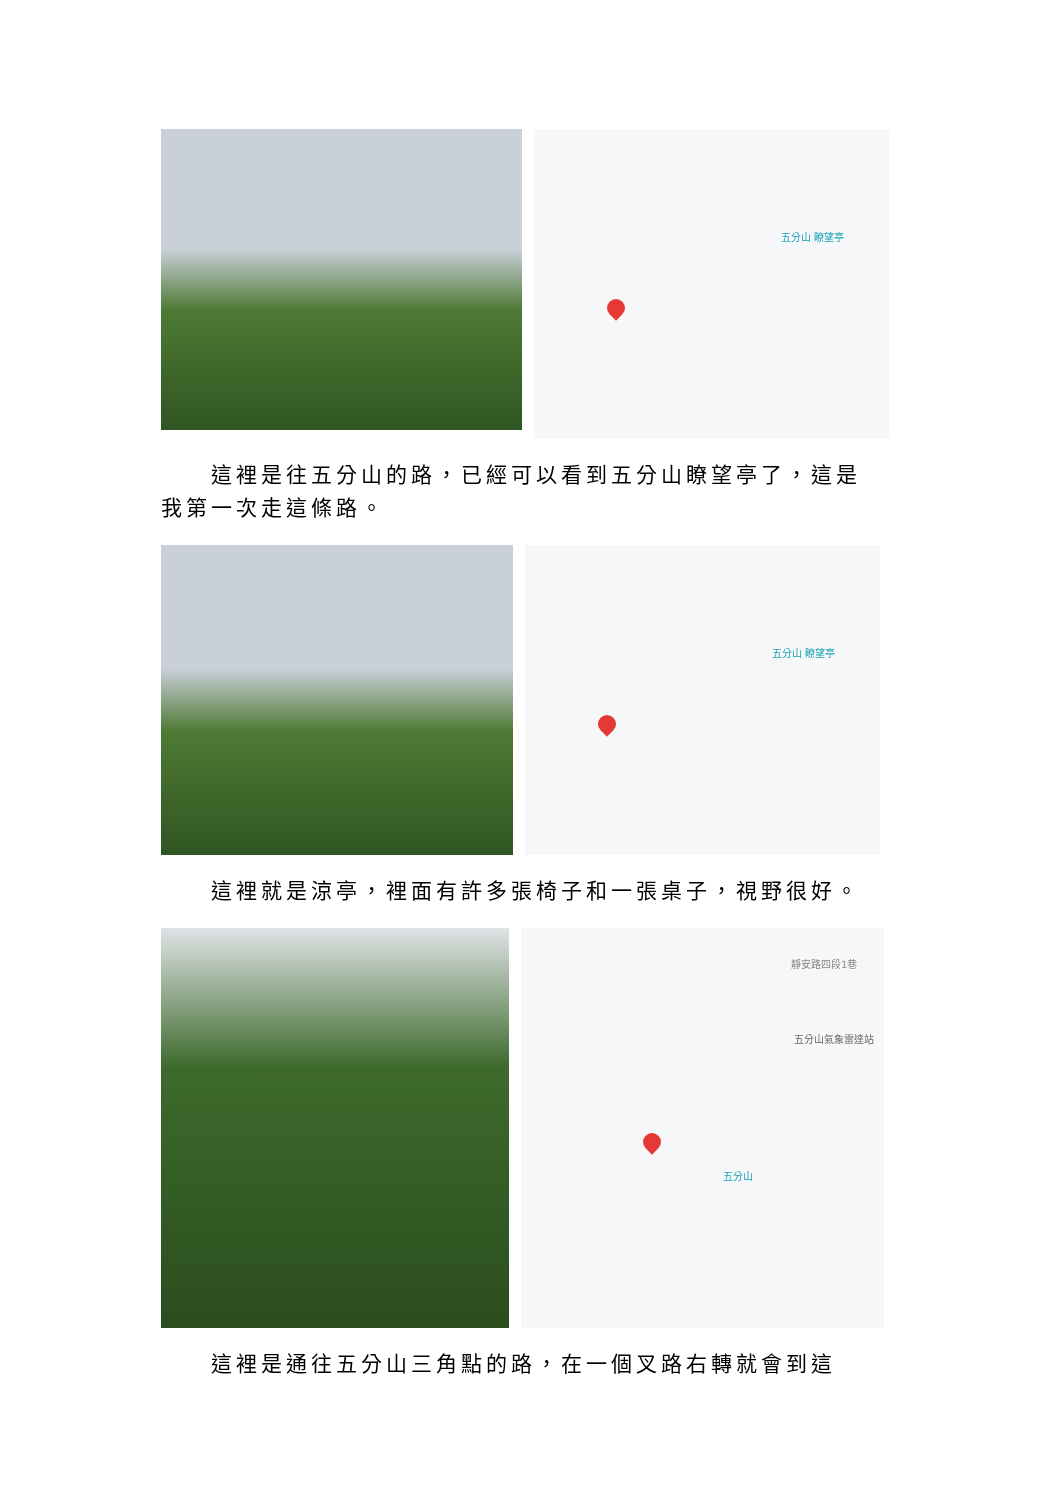五分山 瞭望亭
這裡是往五分山的路，已經可以看到五分山瞭望亭了，這是我第一次走這條路。
五分山 瞭望亭
這裡就是涼亭，裡面有許多張椅子和一張桌子，視野很好。
靜安路四段1巷
五分山氣象雷達站
五分山
這裡是通往五分山三角點的路，在一個叉路右轉就會到這